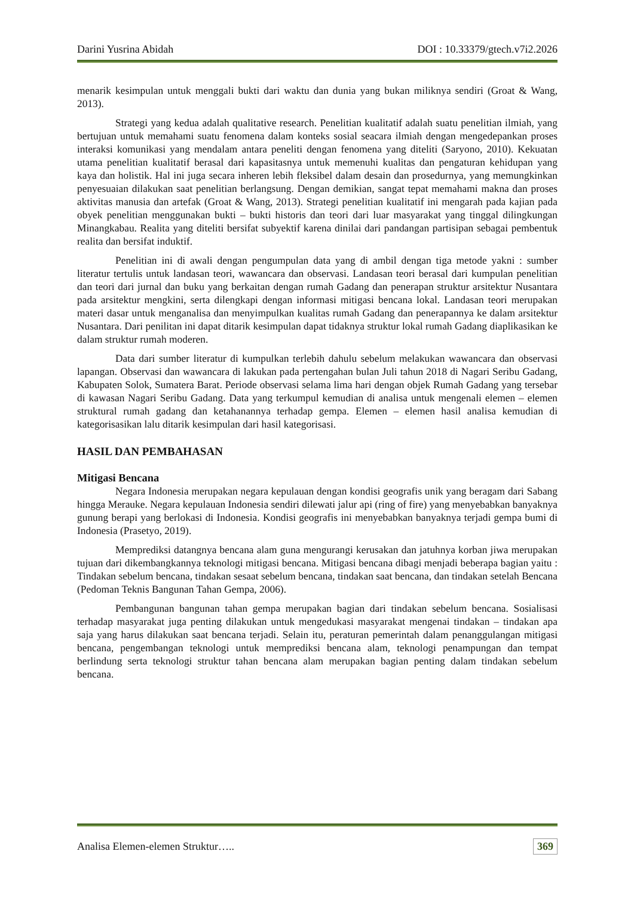Darini Yusrina Abidah DOI : 10.33379/gtech.v7i2.2026
menarik kesimpulan untuk menggali bukti dari waktu dan dunia yang bukan miliknya sendiri (Groat & Wang, 2013).
Strategi yang kedua adalah qualitative research. Penelitian kualitatif adalah suatu penelitian ilmiah, yang bertujuan untuk memahami suatu fenomena dalam konteks sosial seacara ilmiah dengan mengedepankan proses interaksi komunikasi yang mendalam antara peneliti dengan fenomena yang diteliti (Saryono, 2010). Kekuatan utama penelitian kualitatif berasal dari kapasitasnya untuk memenuhi kualitas dan pengaturan kehidupan yang kaya dan holistik. Hal ini juga secara inheren lebih fleksibel dalam desain dan prosedurnya, yang memungkinkan penyesuaian dilakukan saat penelitian berlangsung. Dengan demikian, sangat tepat memahami makna dan proses aktivitas manusia dan artefak (Groat & Wang, 2013). Strategi penelitian kualitatif ini mengarah pada kajian pada obyek penelitian menggunakan bukti – bukti historis dan teori dari luar masyarakat yang tinggal dilingkungan Minangkabau. Realita yang diteliti bersifat subyektif karena dinilai dari pandangan partisipan sebagai pembentuk realita dan bersifat induktif.
Penelitian ini di awali dengan pengumpulan data yang di ambil dengan tiga metode yakni : sumber literatur tertulis untuk landasan teori, wawancara dan observasi. Landasan teori berasal dari kumpulan penelitian dan teori dari jurnal dan buku yang berkaitan dengan rumah Gadang dan penerapan struktur arsitektur Nusantara pada arsitektur mengkini, serta dilengkapi dengan informasi mitigasi bencana lokal. Landasan teori merupakan materi dasar untuk menganalisa dan menyimpulkan kualitas rumah Gadang dan penerapannya ke dalam arsitektur Nusantara. Dari penilitan ini dapat ditarik kesimpulan dapat tidaknya struktur lokal rumah Gadang diaplikasikan ke dalam struktur rumah moderen.
Data dari sumber literatur di kumpulkan terlebih dahulu sebelum melakukan wawancara dan observasi lapangan. Observasi dan wawancara di lakukan pada pertengahan bulan Juli tahun 2018 di Nagari Seribu Gadang, Kabupaten Solok, Sumatera Barat. Periode observasi selama lima hari dengan objek Rumah Gadang yang tersebar di kawasan Nagari Seribu Gadang. Data yang terkumpul kemudian di analisa untuk mengenali elemen – elemen struktural rumah gadang dan ketahanannya terhadap gempa. Elemen – elemen hasil analisa kemudian di kategorisasikan lalu ditarik kesimpulan dari hasil kategorisasi.
HASIL DAN PEMBAHASAN
Mitigasi Bencana
Negara Indonesia merupakan negara kepulauan dengan kondisi geografis unik yang beragam dari Sabang hingga Merauke. Negara kepulauan Indonesia sendiri dilewati jalur api (ring of fire) yang menyebabkan banyaknya gunung berapi yang berlokasi di Indonesia. Kondisi geografis ini menyebabkan banyaknya terjadi gempa bumi di Indonesia (Prasetyo, 2019).
Memprediksi datangnya bencana alam guna mengurangi kerusakan dan jatuhnya korban jiwa merupakan tujuan dari dikembangkannya teknologi mitigasi bencana. Mitigasi bencana dibagi menjadi beberapa bagian yaitu : Tindakan sebelum bencana, tindakan sesaat sebelum bencana, tindakan saat bencana, dan tindakan setelah Bencana (Pedoman Teknis Bangunan Tahan Gempa, 2006).
Pembangunan bangunan tahan gempa merupakan bagian dari tindakan sebelum bencana. Sosialisasi terhadap masyarakat juga penting dilakukan untuk mengedukasi masyarakat mengenai tindakan – tindakan apa saja yang harus dilakukan saat bencana terjadi. Selain itu, peraturan pemerintah dalam penanggulangan mitigasi bencana, pengembangan teknologi untuk memprediksi bencana alam, teknologi penampungan dan tempat berlindung serta teknologi struktur tahan bencana alam merupakan bagian penting dalam tindakan sebelum bencana.
Analisa Elemen-elemen Struktur….. 369